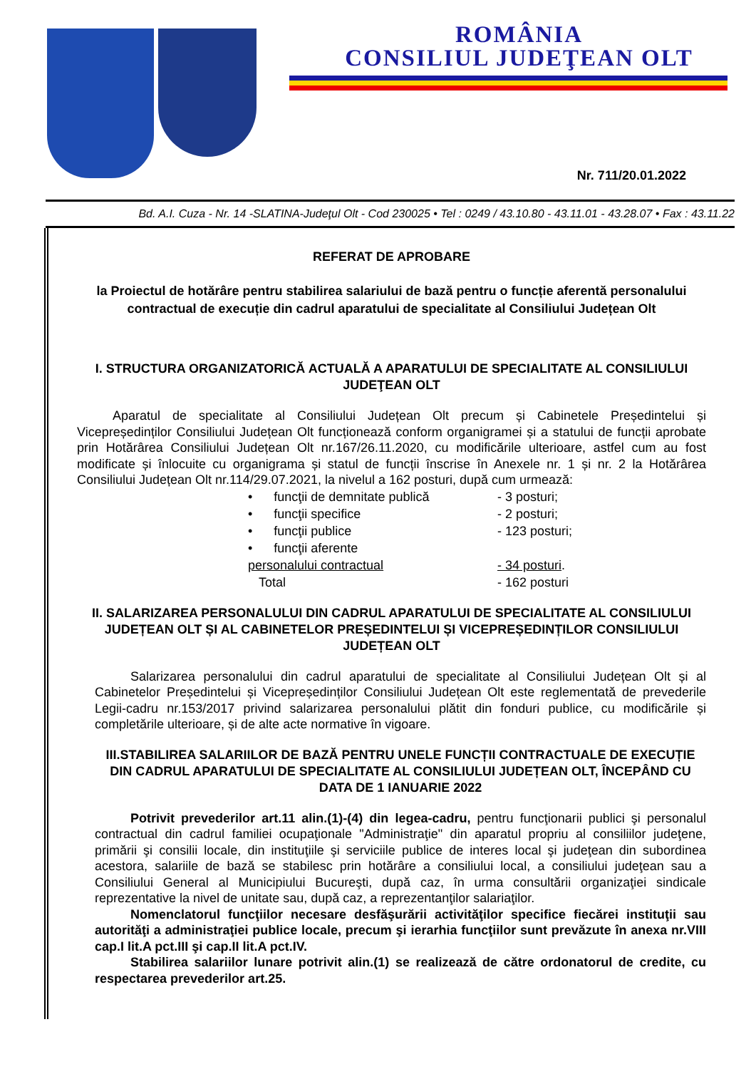ROMÂNIA
CONSILIUL JUDEŢEAN OLT
Nr. 711/20.01.2022
Bd. A.I. Cuza - Nr. 14 -SLATINA-Judeţul Olt - Cod 230025 • Tel : 0249 / 43.10.80 - 43.11.01 - 43.28.07 • Fax : 43.11.22
REFERAT DE APROBARE
la Proiectul de hotărâre pentru stabilirea salariului de bază pentru o funcție aferentă personalului contractual de execuție din cadrul aparatului de specialitate al Consiliului Județean Olt
I. STRUCTURA ORGANIZATORICĂ ACTUALĂ A APARATULUI DE SPECIALITATE AL CONSILIULUI JUDEŢEAN OLT
Aparatul de specialitate al Consiliului Județean Olt precum și Cabinetele Președintelui și Vicepreședinților Consiliului Județean Olt funcționează conform organigramei și a statului de funcții aprobate prin Hotărârea Consiliului Județean Olt nr.167/26.11.2020, cu modificările ulterioare, astfel cum au fost modificate și înlocuite cu organigrama și statul de funcții înscrise în Anexele nr. 1 și nr. 2 la Hotărârea Consiliului Județean Olt nr.114/29.07.2021, la nivelul a 162 posturi, după cum urmează:
• funcţii de demnitate publică - 3 posturi;
• funcţii specifice - 2 posturi;
• funcţii publice - 123 posturi;
• funcţii aferente
personalului contractual - 34 posturi.
Total - 162 posturi
II. SALARIZAREA PERSONALULUI DIN CADRUL APARATULUI DE SPECIALITATE AL CONSILIULUI JUDEȚEAN OLT ȘI AL CABINETELOR PREȘEDINTELUI ȘI VICEPREȘEDINȚILOR CONSILIULUI JUDEȚEAN OLT
Salarizarea personalului din cadrul aparatului de specialitate al Consiliului Județean Olt și al Cabinetelor Președintelui și Vicepreședinților Consiliului Județean Olt este reglementată de prevederile Legii-cadru nr.153/2017 privind salarizarea personalului plătit din fonduri publice, cu modificările și completările ulterioare, și de alte acte normative în vigoare.
III.STABILIREA SALARIILOR DE BAZĂ PENTRU UNELE FUNCȚII CONTRACTUALE DE EXECUȚIE DIN CADRUL APARATULUI DE SPECIALITATE AL CONSILIULUI JUDEȚEAN OLT, ÎNCEPÂND CU DATA DE 1 IANUARIE 2022
Potrivit prevederilor art.11 alin.(1)-(4) din legea-cadru, pentru funcţionarii publici şi personalul contractual din cadrul familiei ocupaţionale "Administraţie" din aparatul propriu al consiliilor judeţene, primării şi consilii locale, din instituţiile şi serviciile publice de interes local şi judeţean din subordinea acestora, salariile de bază se stabilesc prin hotărâre a consiliului local, a consiliului judeţean sau a Consiliului General al Municipiului Bucureşti, după caz, în urma consultării organizaţiei sindicale reprezentative la nivel de unitate sau, după caz, a reprezentanţilor salariaţilor.
Nomenclatorul funcţiilor necesare desfăşurării activităţilor specifice fiecărei instituţii sau autorităţi a administraţiei publice locale, precum şi ierarhia funcţiilor sunt prevăzute în anexa nr.VIII cap.I lit.A pct.III şi cap.II lit.A pct.IV.
Stabilirea salariilor lunare potrivit alin.(1) se realizează de către ordonatorul de credite, cu respectarea prevederilor art.25.